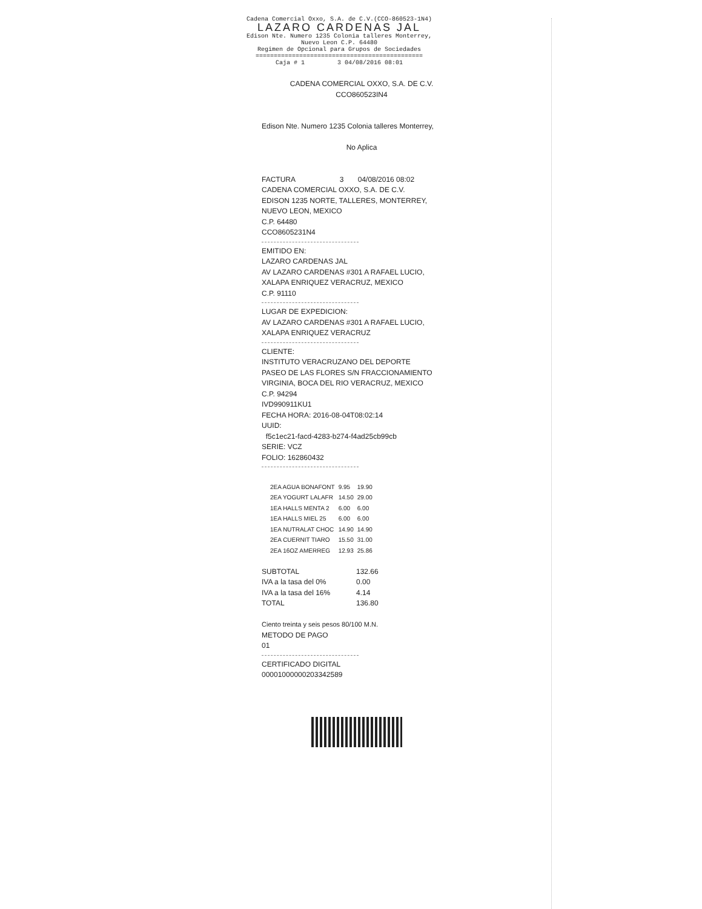Cadena Comercial Oxxo, S.A. de C.V.(CCO-860523-1N4)
LAZARO CARDENAS JAL
Edison Nte. Numero 1235 Colonia talleres Monterrey,
Nuevo Leon C.P. 64480
Regimen de Opcional para Grupos de Sociedades
==============================================
Caja # 1 3 04/08/2016 08:01
CADENA COMERCIAL OXXO, S.A. DE C.V.
CCO860523IN4
Edison Nte. Numero 1235 Colonia talleres Monterrey,
No Aplica
FACTURA 3 04/08/2016 08:02
CADENA COMERCIAL OXXO, S.A. DE C.V.
EDISON 1235 NORTE, TALLERES, MONTERREY,
NUEVO LEON, MEXICO
C.P. 64480
CCO8605231N4
EMITIDO EN:
LAZARO CARDENAS JAL
AV LAZARO CARDENAS #301 A RAFAEL LUCIO,
XALAPA ENRIQUEZ VERACRUZ, MEXICO
C.P. 91110
LUGAR DE EXPEDICION:
AV LAZARO CARDENAS #301 A RAFAEL LUCIO,
XALAPA ENRIQUEZ VERACRUZ
CLIENTE:
INSTITUTO VERACRUZANO DEL DEPORTE
PASEO DE LAS FLORES S/N FRACCIONAMIENTO
VIRGINIA, BOCA DEL RIO VERACRUZ, MEXICO
C.P. 94294
IVD990911KU1
FECHA HORA: 2016-08-04T08:02:14
UUID:
f5c1ec21-facd-4283-b274-f4ad25cb99cb
SERIE: VCZ
FOLIO: 162860432
| 2EA AGUA BONAFONT | 9.95 | 19.90 |
| 2EA YOGURT LALAFR | 14.50 | 29.00 |
| 1EA HALLS MENTA 2 | 6.00 | 6.00 |
| 1EA HALLS MIEL 25 | 6.00 | 6.00 |
| 1EA NUTRALAT CHOC | 14.90 | 14.90 |
| 2EA CUERNIT TIARO | 15.50 | 31.00 |
| 2EA 16OZ AMERREG | 12.93 | 25.86 |
| SUBTOTAL | 132.66 |
| IVA a la tasa del 0% | 0.00 |
| IVA a la tasa del 16% | 4.14 |
| TOTAL | 136.80 |
Ciento treinta y seis pesos 80/100 M.N.
METODO DE PAGO
01
CERTIFICADO DIGITAL
00001000000203342589